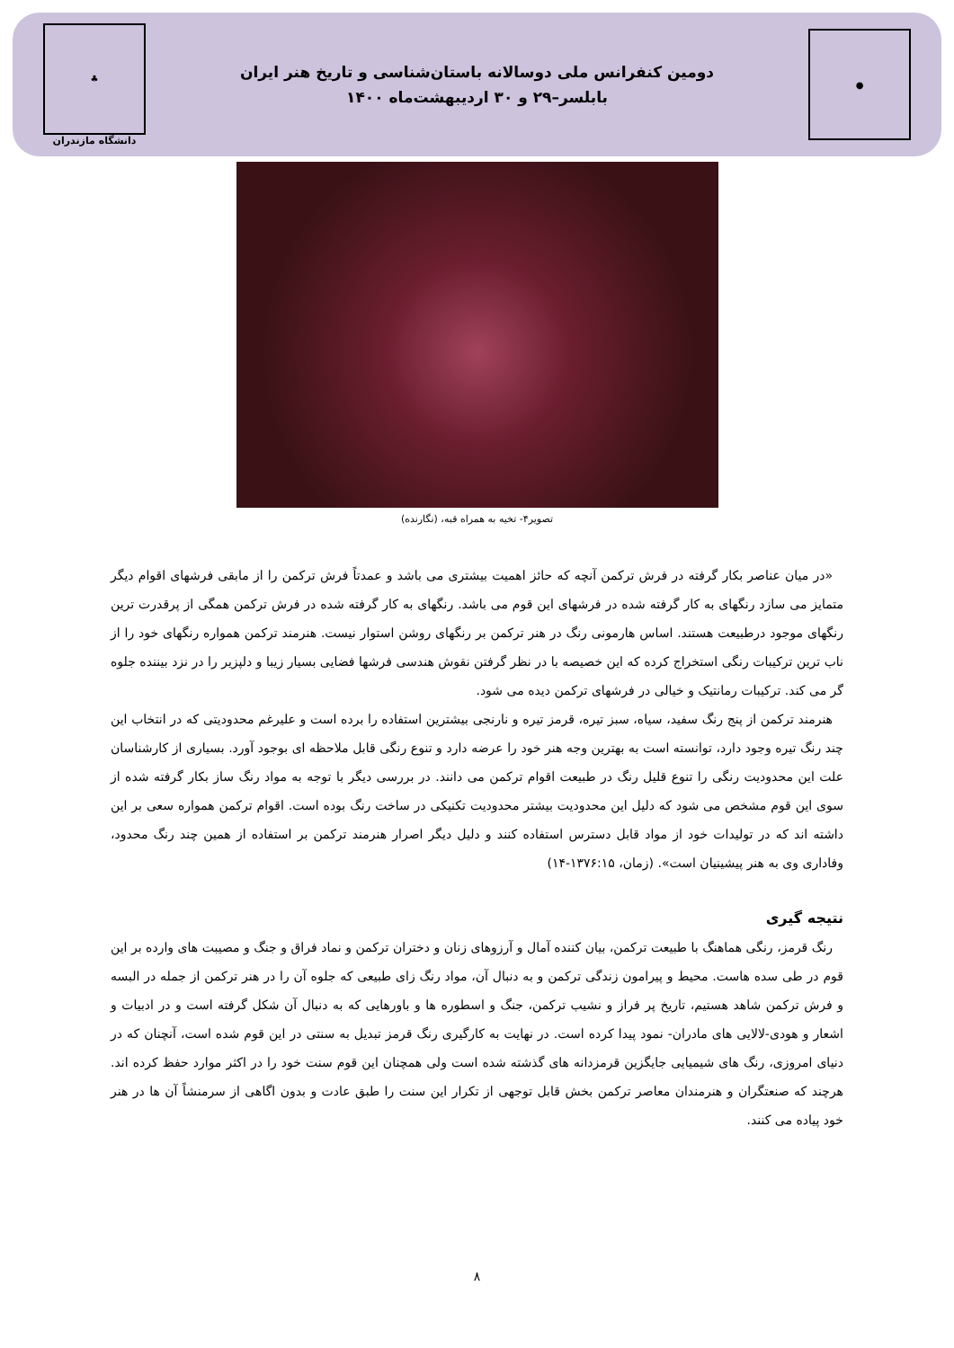●
دومین کنفرانس ملی دوسالانه باستان‌شناسی و تاریخ هنر ایران
بابلسر–۲۹ و ۳۰ اردیبهشت‌ماه ۱۴۰۰
♣
دانشگاه مازندران
تصویر۴- تخیه به همراه قبه، (نگارنده)
«در میان عناصر بکار گرفته در فرش ترکمن آنچه که حائز اهمیت بیشتری می باشد و عمدتاً فرش ترکمن را از مابقی فرشهای اقوام دیگر متمایز می سازد رنگهای به کار گرفته شده در فرشهای این قوم می باشد. رنگهای به کار گرفته شده در فرش ترکمن همگی از پرقدرت ترین رنگهای موجود درطبیعت هستند. اساس هارمونی رنگ در هنر ترکمن بر رنگهای روشن استوار نیست. هنرمند ترکمن همواره رنگهای خود را از ناب ترین ترکیبات رنگی استخراج کرده که این خصیصه با در نظر گرفتن نقوش هندسی فرشها فضایی بسیار زیبا و دلپزیر را در نزد بیننده جلوه گر می کند. ترکیبات رمانتیک و خیالی در فرشهای ترکمن دیده می شود.
هنرمند ترکمن از پنج رنگ سفید، سیاه، سبز تیره، قرمز تیره و نارنجی بیشترین استفاده را برده است و علیرغم محدودیتی که در انتخاب این چند رنگ تیره وجود دارد، توانسته است به بهترین وجه هنر خود را عرضه دارد و تنوع رنگی قابل ملاحظه ای بوجود آورد. بسیاری از کارشناسان علت این محدودیت رنگی را تنوع قلیل رنگ در طبیعت اقوام ترکمن می دانند. در بررسی دیگر با توجه به مواد رنگ ساز بکار گرفته شده از سوی این قوم مشخص می شود که دلیل این محدودیت بیشتر محدودیت تکنیکی در ساخت رنگ بوده است. اقوام ترکمن همواره سعی بر این داشته اند که در تولیدات خود از مواد قابل دسترس استفاده کنند و دلیل دیگر اصرار هنرمند ترکمن بر استفاده از همین چند رنگ محدود، وفاداری وی به هنر پیشینیان است». (زمان، ۱۳۷۶:۱۵-۱۴)
نتیجه گیری
رنگ قرمز، رنگی هماهنگ با طبیعت ترکمن، بیان کننده آمال و آرزوهای زنان و دختران ترکمن و نماد فراق و جنگ و مصیبت های وارده بر این قوم در طی سده هاست. محیط و پیرامون زندگی ترکمن و به دنبال آن، مواد رنگ زای طبیعی که جلوه آن را در هنر ترکمن از جمله در البسه و فرش ترکمن شاهد هستیم، تاریخ پر فراز و نشیب ترکمن، جنگ و اسطوره ها و باورهایی که به دنبال آن شکل گرفته است و در ادبیات و اشعار و هودی-لالایی های مادران- نمود پیدا کرده است. در نهایت به کارگیری رنگ قرمز تبدیل به سنتی در این قوم شده است، آنچنان که در دنیای امروزی، رنگ های شیمیایی جایگزین قرمزدانه های گذشته شده است ولی همچنان این قوم سنت خود را در اکثر موارد حفظ کرده اند. هرچند که صنعتگران و هنرمندان معاصر ترکمن بخش قابل توجهی از تکرار این سنت را طبق عادت و بدون اگاهی از سرمنشاً آن ها در هنر خود پیاده می کنند.
۸